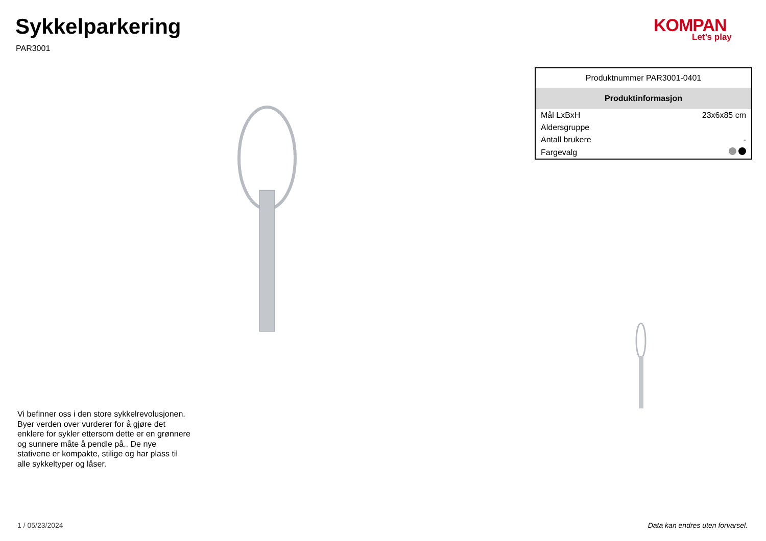Sykkelparkering
PAR3001
KOMPAN
Let’s play
| Produktnummer PAR3001-0401 | |
| Produktinformasjon | |
| Mål LxBxH | 23x6x85 cm |
| Aldersgruppe | |
| Antall brukere | - |
| Fargevalg | |
Vi befinner oss i den store sykkelrevolusjonen. Byer verden over vurderer for å gjøre det enklere for sykler ettersom dette er en grønnere og sunnere måte å pendle på.. De nye stativene er kompakte, stilige og har plass til alle sykkeltyper og låser.
1 / 05/23/2024
Data kan endres uten forvarsel.